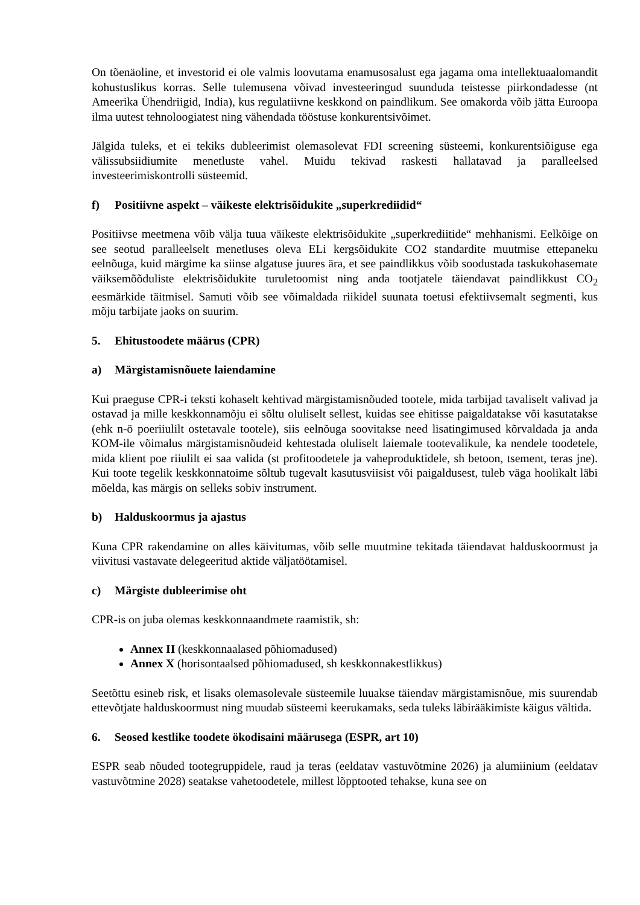On tõenäoline, et investorid ei ole valmis loovutama enamusosalust ega jagama oma intellektuaalomandit kohustuslikus korras. Selle tulemusena võivad investeeringud suunduda teistesse piirkondadesse (nt Ameerika Ühendriigid, India), kus regulatiivne keskkond on paindlikum. See omakorda võib jätta Euroopa ilma uutest tehnoloogiatest ning vähendada tööstuse konkurentsivõimet.
Jälgida tuleks, et ei tekiks dubleerimist olemasolevat FDI screening süsteemi, konkurentsiõiguse ega välissubsiidiumite menetluste vahel. Muidu tekivad raskesti hallatavad ja paralleelsed investeerimiskontrolli süsteemid.
f) Positiivne aspekt – väikeste elektrisõidukite „superkrediidid“
Positiivse meetmena võib välja tuua väikeste elektrisõidukite „superkrediitide“ mehhanismi. Eelkõige on see seotud paralleelselt menetluses oleva ELi kergsõidukite CO2 standardite muutmise ettepaneku eelnõuga, kuid märgime ka siinse algatuse juures ära, et see paindlikkus võib soodustada taskukohasemate väiksemõõduliste elektrisõidukite turuletoomist ning anda tootjatele täiendavat paindlikkust CO<sub>2</sub> eesmärkide täitmisel. Samuti võib see võimaldada riikidel suunata toetusi efektiivsemalt segmenti, kus mõju tarbijate jaoks on suurim.
5. Ehitustoodete määrus (CPR)
a) Märgistamisnõuete laiendamine
Kui praeguse CPR-i teksti kohaselt kehtivad märgistamisnõuded tootele, mida tarbijad tavaliselt valivad ja ostavad ja mille keskkonnamõju ei sõltu oluliselt sellest, kuidas see ehitisse paigaldatakse või kasutatakse (ehk n-ö poeriiulilt ostetavale tootele), siis eelnõuga soovitakse need lisatingimused kõrvaldada ja anda KOM-ile võimalus märgistamisnõudeid kehtestada oluliselt laiemale tootevalikule, ka nendele toodetele, mida klient poe riiulilt ei saa valida (st profitoodetele ja vaheproduktidele, sh betoon, tsement, teras jne). Kui toote tegelik keskkonnatoime sõltub tugevalt kasutusviisist või paigaldusest, tuleb väga hoolikalt läbi mõelda, kas märgis on selleks sobiv instrument.
b) Halduskoormus ja ajastus
Kuna CPR rakendamine on alles käivitumas, võib selle muutmine tekitada täiendavat halduskoormust ja viivitusi vastavate delegeeritud aktide väljatöötamisel.
c) Märgiste dubleerimise oht
CPR-is on juba olemas keskkonnaandmete raamistik, sh:
Annex II (keskkonnaalased põhiomadused)
Annex X (horisontaalsed põhiomadused, sh keskkonnakestlikkus)
Seetõttu esineb risk, et lisaks olemasolevale süsteemile luuakse täiendav märgistamisnõue, mis suurendab ettevõtjate halduskoormust ning muudab süsteemi keerukamaks, seda tuleks läbirääkimiste käigus vältida.
6. Seosed kestlike toodete ökodisaini määrusega (ESPR, art 10)
ESPR seab nõuded tootegruppidele, raud ja teras (eeldatav vastuvõtmine 2026) ja alumiinium (eeldatav vastuvõtmine 2028) seatakse vahetoodetele, millest lõpptooted tehakse, kuna see on